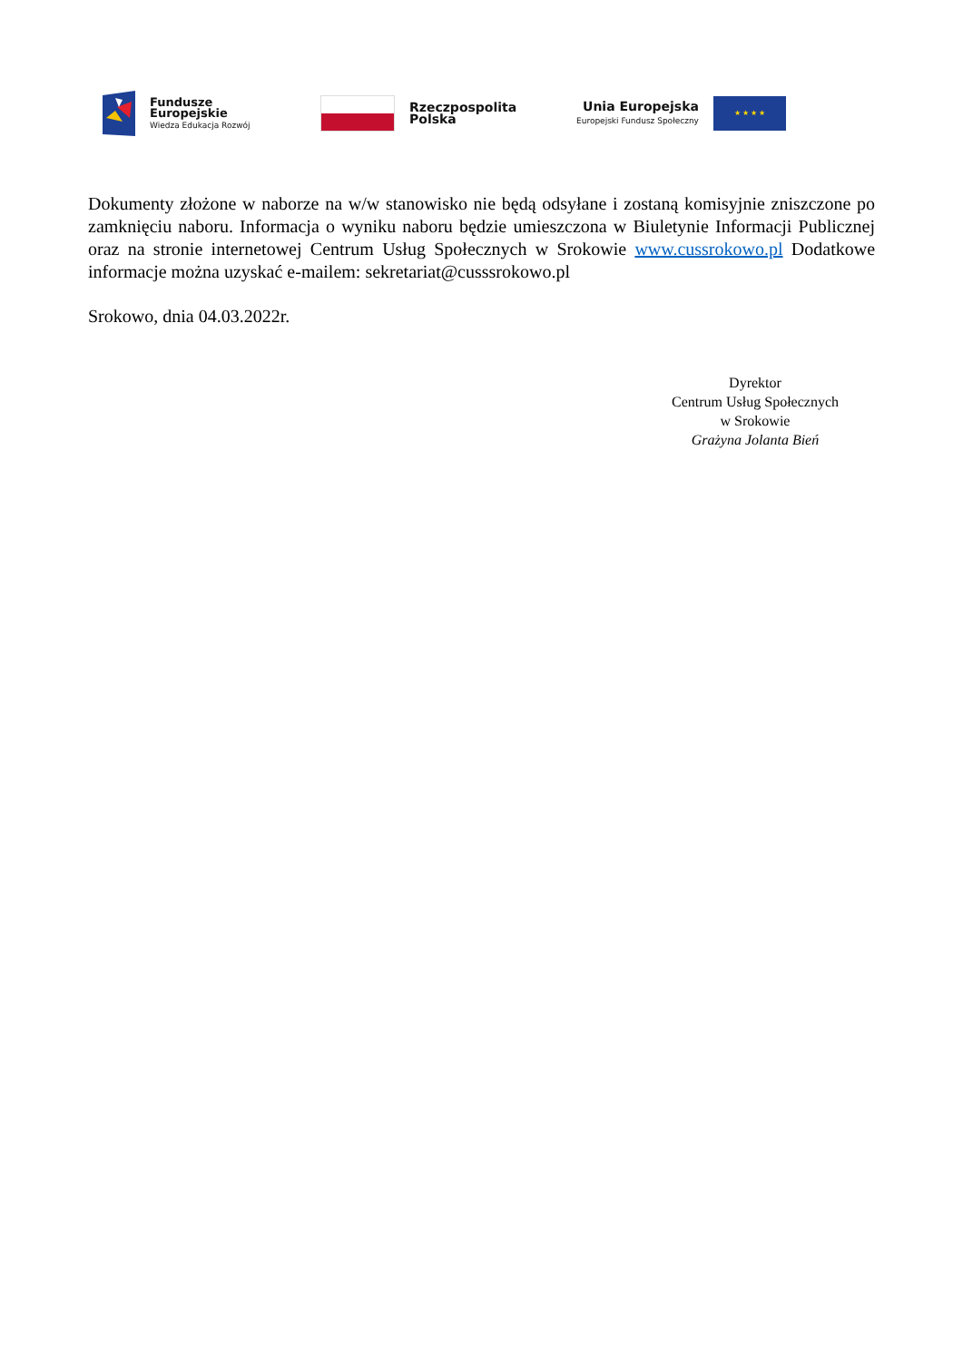Fundusze
Europejskie
Wiedza Edukacja Rozwój
Rzeczpospolita
Polska
Unia Europejska
Europejski Fundusz Społeczny
★ ★ ★ ★
Dokumenty złożone w naborze na w/w stanowisko nie będą odsyłane i zostaną komisyjnie zniszczone po zamknięciu naboru. Informacja o wyniku naboru będzie umieszczona w Biuletynie Informacji Publicznej oraz na stronie internetowej Centrum Usług Społecznych w Srokowie www.cussrokowo.pl Dodatkowe informacje można uzyskać e-mailem: sekretariat@cusssrokowo.pl
Srokowo, dnia 04.03.2022r.
Dyrektor
Centrum Usług Społecznych
w Srokowie
Grażyna Jolanta Bień